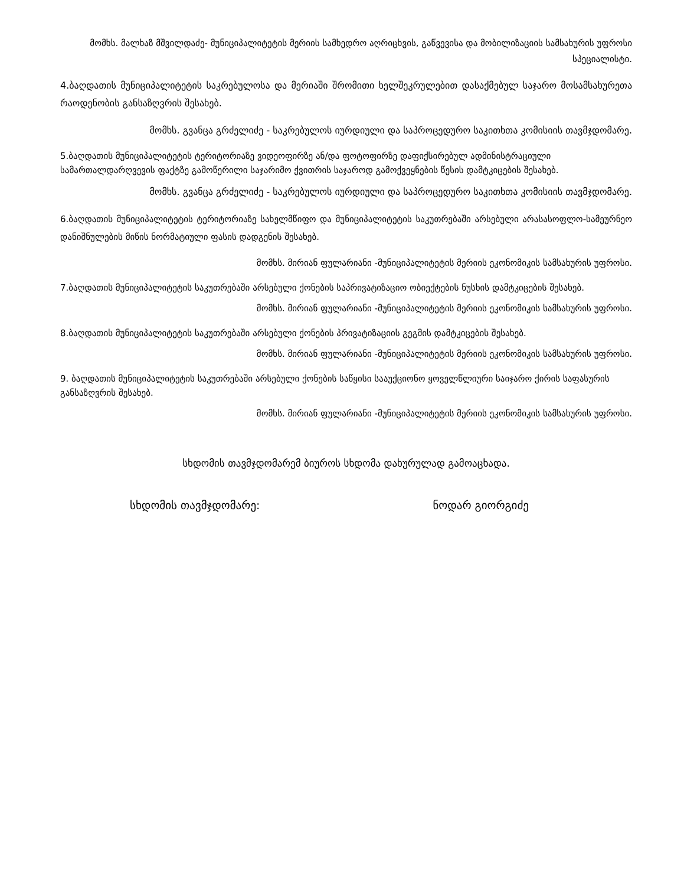მომხს. მალხაზ მშვილდაძე- მუნიციპალიტეტის მერიის სამხედრო აღრიცხვის, გაწვევისა და მობილიზაციის სამსახურის უფროსი სპეციალისტი.
4.ბაღდათის მუნიციპალიტეტის საკრებულოსა და მერიაში შრომითი ხელშეკრულებით დასაქმებულ საჯარო მოსამსახურეთა რაოდენობის განსაზღვრის შესახებ.
მომხს. გვანცა გრძელიძე - საკრებულოს იურდიული და საპროცედურო საკითხთა კომისიის თავმჯდომარე.
5.ბაღდათის მუნიციპალიტეტის ტერიტორიაზე ვიდეოფირზე ან/და ფოტოფირზე დაფიქსირებულ ადმინისტრაციული სამართალდარღვევის ფაქტზე გამოწერილი საჯარიმო ქვითრის საჯაროდ გამოქვეყნების წესის დამტკიცების შესახებ.
მომხს. გვანცა გრძელიძე - საკრებულოს იურდიული და საპროცედურო საკითხთა კომისიის თავმჯდომარე.
6.ბაღდათის მუნიციპალიტეტის ტერიტორიაზე სახელმწიფო და მუნიციპალიტეტის საკუთრებაში არსებული არასასოფლო-სამეურნეო დანიშნულების მიწის ნორმატიული ფასის დადგენის შესახებ.
მომხს. მირიან ფულარიანი -მუნიციპალიტეტის მერიის ეკონომიკის სამსახურის უფროსი.
7.ბაღდათის მუნიციპალიტეტის საკუთრებაში არსებული ქონების საპრივატიზაციო ობიექტების ნუსხის დამტკიცების შესახებ.
მომხს. მირიან ფულარიანი -მუნიციპალიტეტის მერიის ეკონომიკის სამსახურის უფროსი.
8.ბაღდათის მუნიციპალიტეტის საკუთრებაში არსებული ქონების პრივატიზაციის გეგმის დამტკიცების შესახებ.
მომხს. მირიან ფულარიანი -მუნიციპალიტეტის მერიის ეკონომიკის სამსახურის უფროსი.
9. ბაღდათის მუნიციპალიტეტის საკუთრებაში არსებული ქონების საწყისი სააუქციონო ყოველწლიური საიჯარო ქირის საფასურის განსაზღვრის შესახებ.
მომხს. მირიან ფულარიანი -მუნიციპალიტეტის მერიის ეკონომიკის სამსახურის უფროსი.
სხდომის თავმჯდომარემ ბიუროს სხდომა დახურულად გამოაცხადა.
სხდომის თავმჯდომარე: ნოდარ გიორგიძე